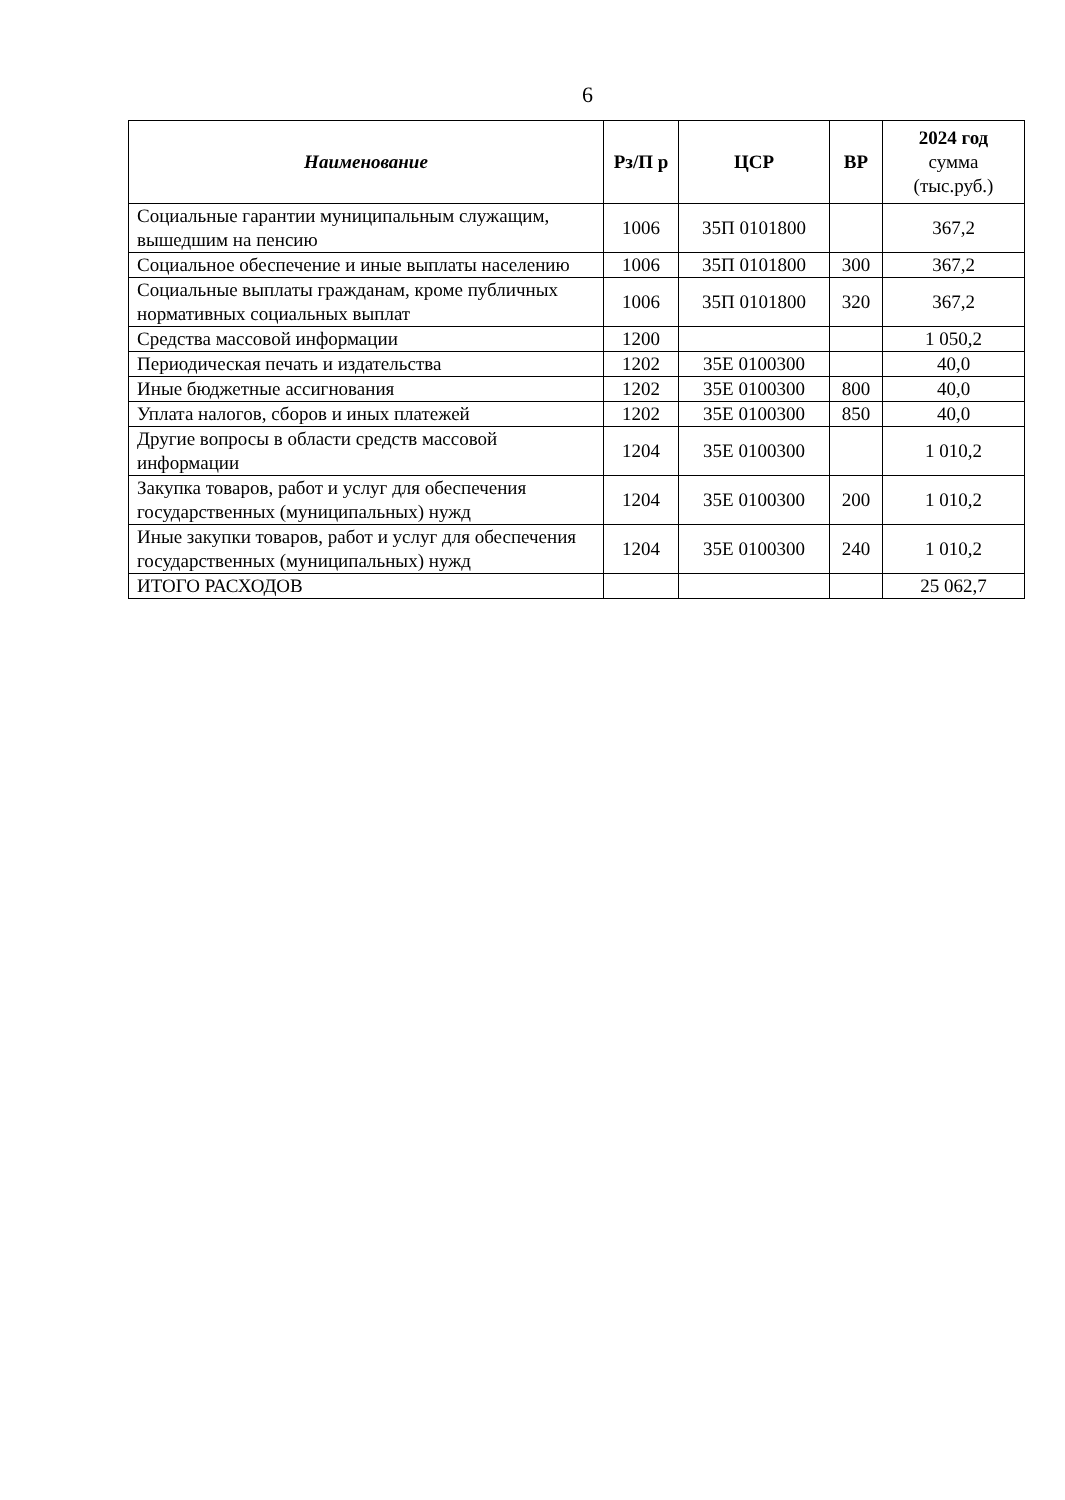6
| Наименование | Рз/П р | ЦСР | ВР | 2024 год сумма (тыс.руб.) |
| --- | --- | --- | --- | --- |
| Социальные гарантии муниципальным служащим, вышедшим на пенсию | 1006 | 35П 0101800 | | 367,2 |
| Социальное обеспечение и иные выплаты населению | 1006 | 35П 0101800 | 300 | 367,2 |
| Социальные выплаты гражданам, кроме публичных нормативных социальных выплат | 1006 | 35П 0101800 | 320 | 367,2 |
| Средства массовой информации | 1200 | | | 1 050,2 |
| Периодическая печать и издательства | 1202 | 35Е 0100300 | | 40,0 |
| Иные бюджетные ассигнования | 1202 | 35Е 0100300 | 800 | 40,0 |
| Уплата налогов, сборов и иных платежей | 1202 | 35Е 0100300 | 850 | 40,0 |
| Другие вопросы в области средств массовой информации | 1204 | 35Е 0100300 | | 1 010,2 |
| Закупка товаров, работ и услуг для обеспечения государственных (муниципальных) нужд | 1204 | 35Е 0100300 | 200 | 1 010,2 |
| Иные закупки товаров, работ и услуг для обеспечения государственных (муниципальных) нужд | 1204 | 35Е 0100300 | 240 | 1 010,2 |
| ИТОГО РАСХОДОВ | | | | 25 062,7 |